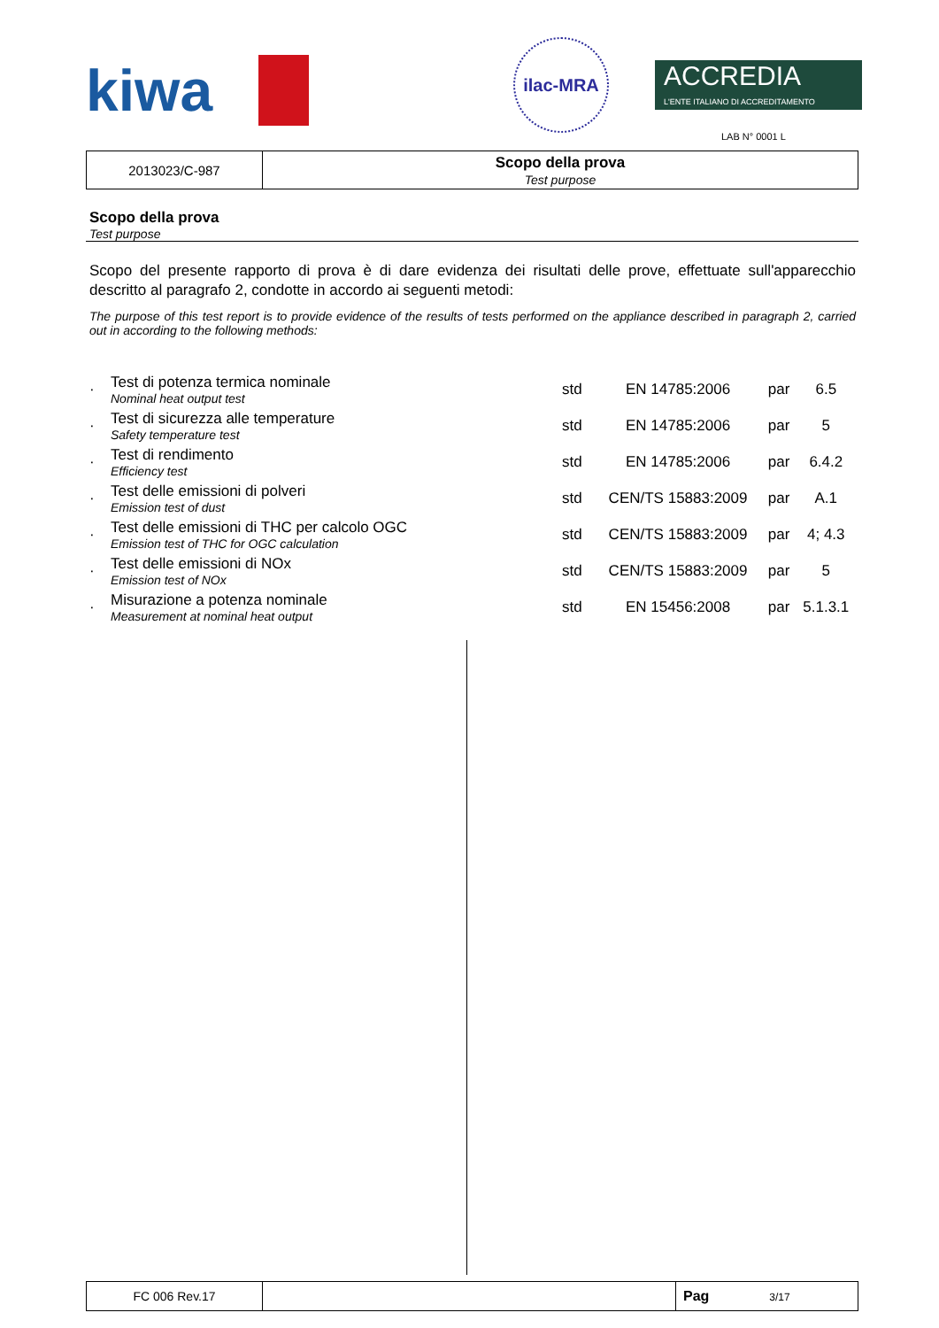kiwa
ilac-MRA
ACCREDIA
L'ENTE ITALIANO DI ACCREDITAMENTO
LAB N° 0001 L
| 2013023/C-987 | Scopo della prova Test purpose |
Scopo della prova
Test purpose
Scopo del presente rapporto di prova è di dare evidenza dei risultati delle prove, effettuate sull'apparecchio descritto al paragrafo 2, condotte in accordo ai seguenti metodi:
The purpose of this test report is to provide evidence of the results of tests performed on the appliance described in paragraph 2, carried out in according to the following methods:
| · | Test di potenza termica nominale Nominal heat output test | std | EN 14785:2006 | par | 6.5 |
| · | Test di sicurezza alle temperature Safety temperature test | std | EN 14785:2006 | par | 5 |
| · | Test di rendimento Efficiency test | std | EN 14785:2006 | par | 6.4.2 |
| · | Test delle emissioni di polveri Emission test of dust | std | CEN/TS 15883:2009 | par | A.1 |
| · | Test delle emissioni di THC per calcolo OGC Emission test of THC for OGC calculation | std | CEN/TS 15883:2009 | par | 4; 4.3 |
| · | Test delle emissioni di NOx Emission test of NOx | std | CEN/TS 15883:2009 | par | 5 |
| · | Misurazione a potenza nominale Measurement at nominal heat output | std | EN 15456:2008 | par | 5.1.3.1 |
| FC 006 Rev.17 | | Pag 3/17 |